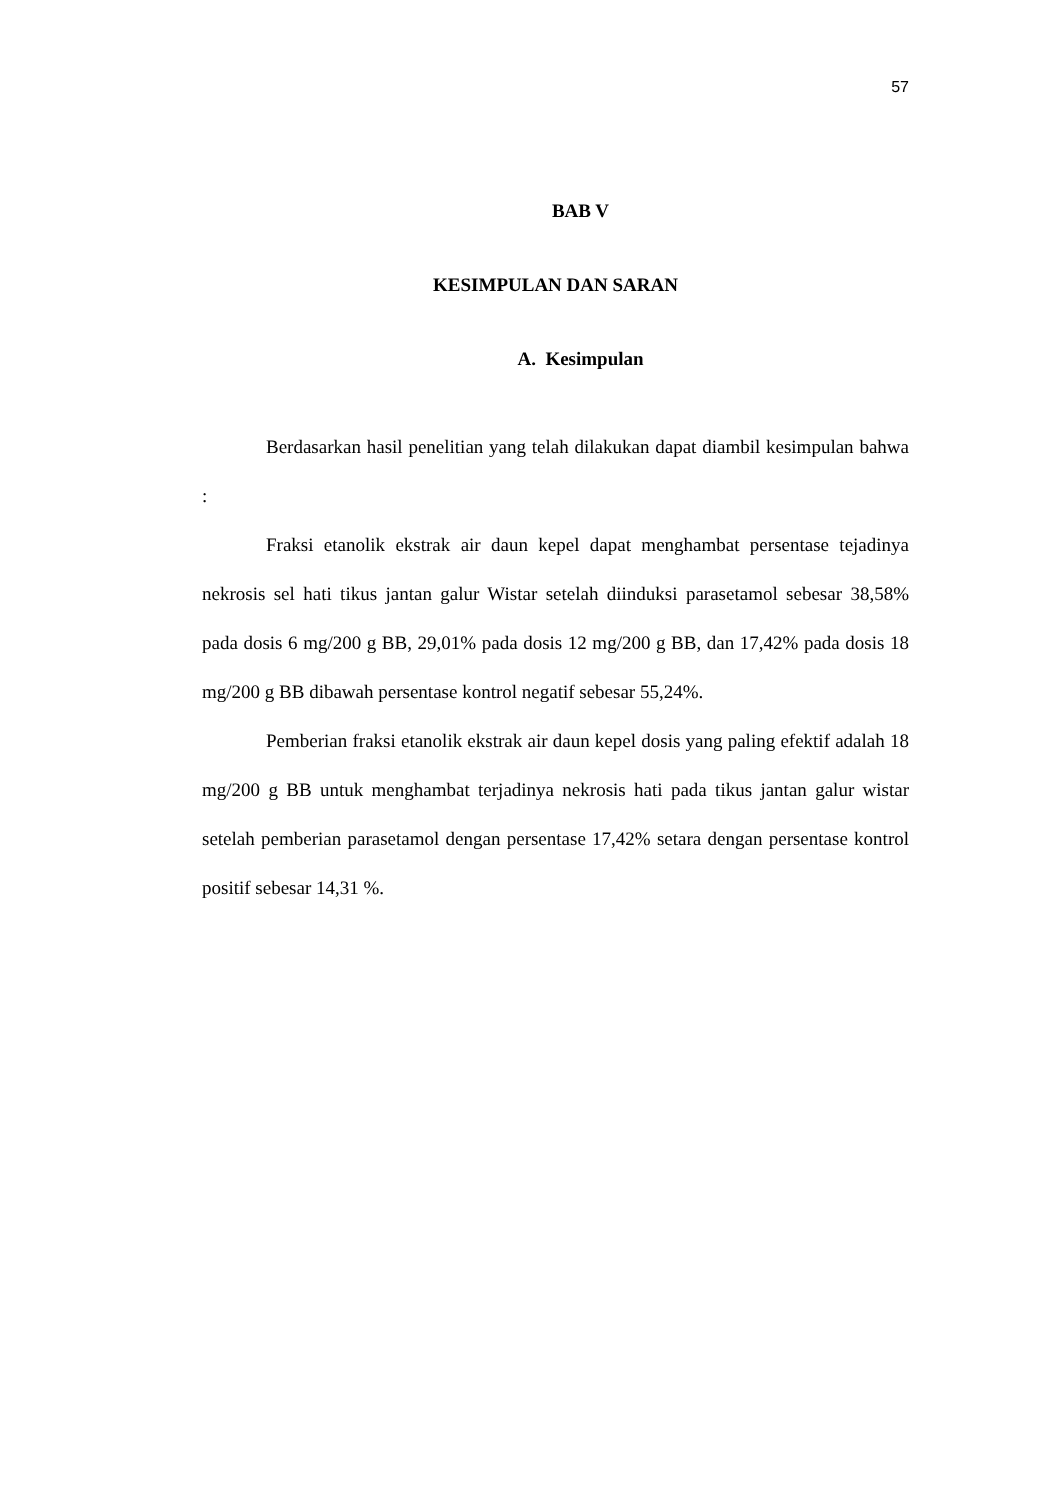57
BAB V
KESIMPULAN DAN SARAN
A. Kesimpulan
Berdasarkan hasil penelitian yang telah dilakukan dapat diambil kesimpulan bahwa :
Fraksi etanolik ekstrak air daun kepel dapat menghambat persentase tejadinya nekrosis sel hati tikus jantan galur Wistar setelah diinduksi parasetamol sebesar 38,58% pada dosis 6 mg/200 g BB, 29,01% pada dosis 12 mg/200 g BB, dan 17,42% pada dosis 18 mg/200 g BB dibawah persentase kontrol negatif sebesar 55,24%.
Pemberian fraksi etanolik ekstrak air daun kepel dosis yang paling efektif adalah 18 mg/200 g BB untuk menghambat terjadinya nekrosis hati pada tikus jantan galur wistar setelah pemberian parasetamol dengan persentase 17,42% setara dengan persentase kontrol positif sebesar 14,31 %.